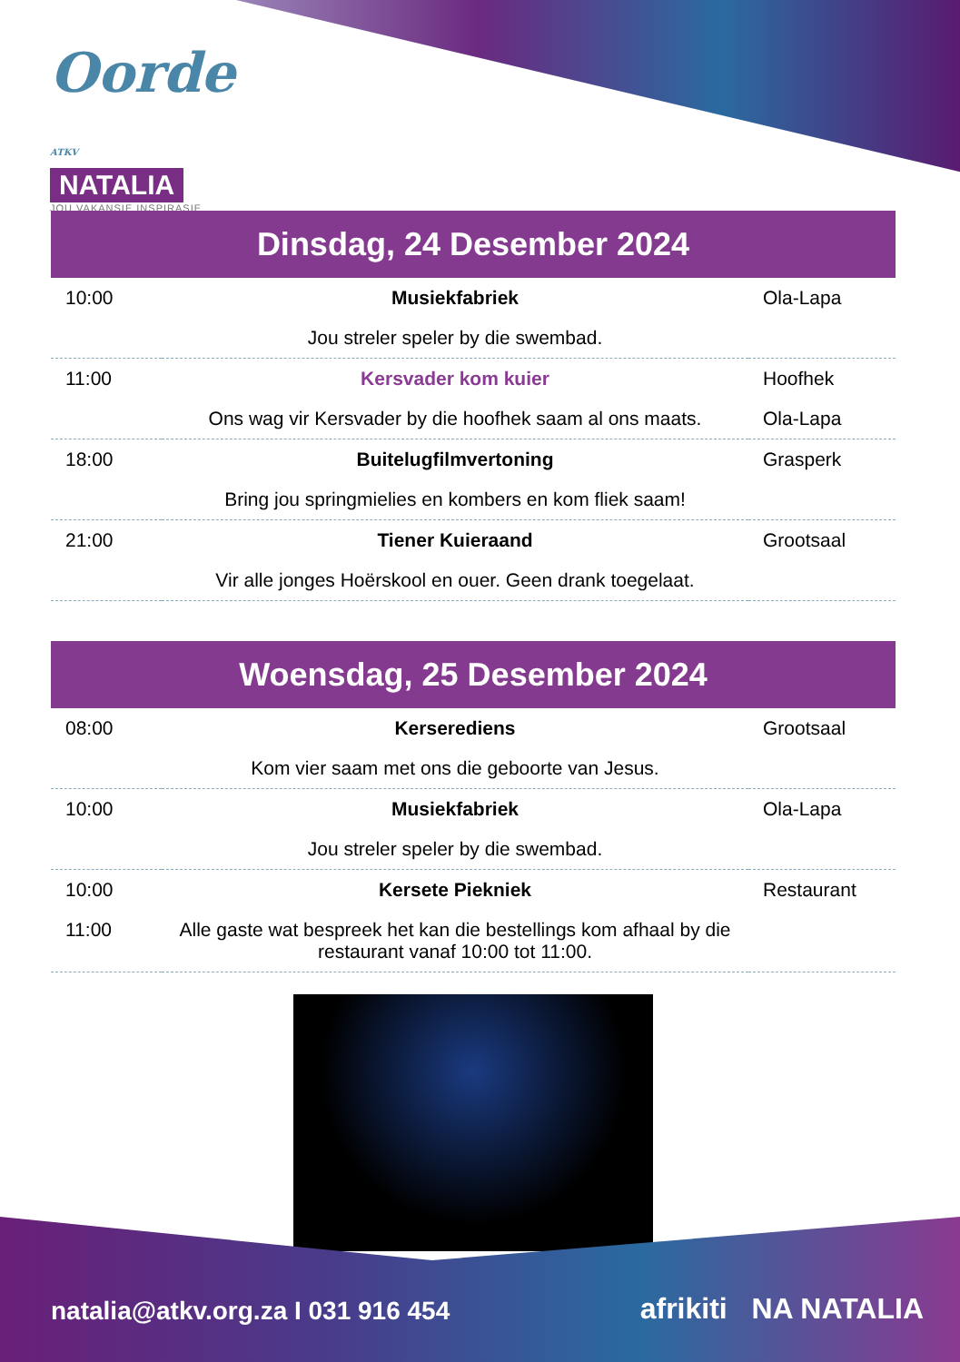Oorde ATKV
NATALIA
JOU VAKANSIE INSPIRASIE
Dinsdag, 24 Desember 2024
| 10:00 | Musiekfabriek | Ola-Lapa |
| | Jou streler speler by die swembad. | |
| 11:00 | Kersvader kom kuier | Hoofhek |
| | Ons wag vir Kersvader by die hoofhek saam al ons maats. | Ola-Lapa |
| 18:00 | Buitelugfilmvertoning | Grasperk |
| | Bring jou springmielies en kombers en kom fliek saam! | |
| 21:00 | Tiener Kuieraand | Grootsaal |
| | Vir alle jonges Hoërskool en ouer. Geen drank toegelaat. | |
Woensdag, 25 Desember 2024
| 08:00 | Kerserediens | Grootsaal |
| | Kom vier saam met ons die geboorte van Jesus. | |
| 10:00 | Musiekfabriek | Ola-Lapa |
| | Jou streler speler by die swembad. | |
| 10:00 | Kersete Piekniek | Restaurant |
| 11:00 | Alle gaste wat bespreek het kan die bestellings kom afhaal by die restaurant vanaf 10:00 tot 11:00. | |
natalia@atkv.org.za I 031 916 454
afrikiti NA NATALIA